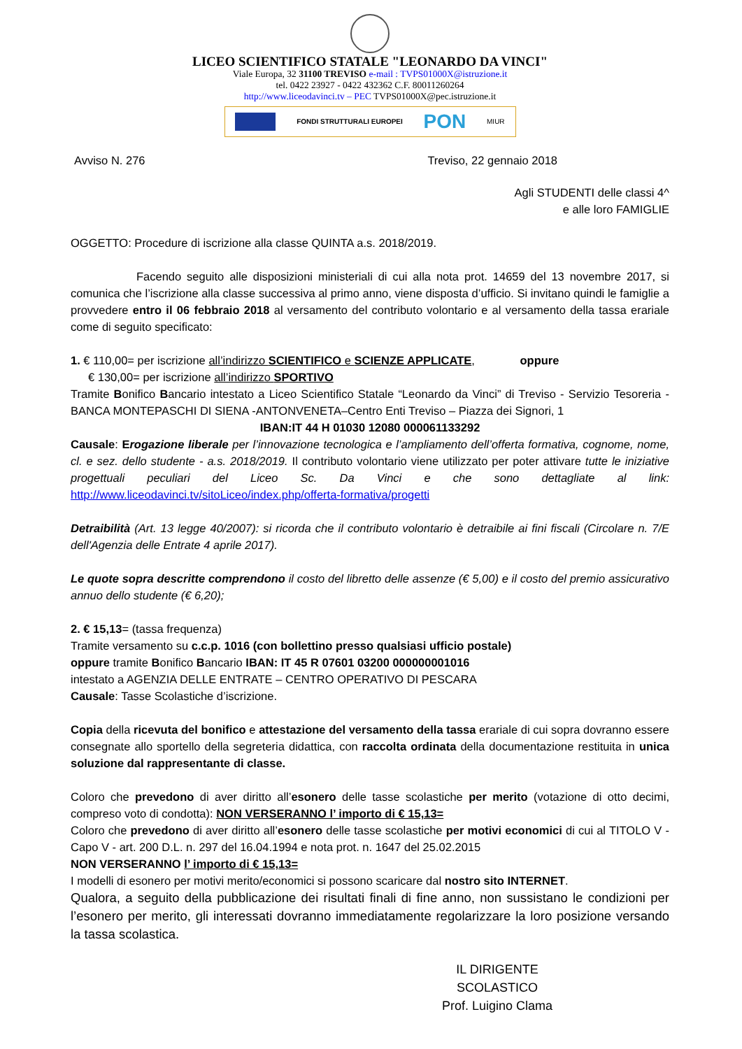LICEO SCIENTIFICO STATALE "LEONARDO DA VINCI"
Viale Europa, 32 31100 TREVISO e-mail : TVPS01000X@istruzione.it
tel. 0422 23927 - 0422 432362 C.F. 80011260264
http://www.liceodavinci.tv – PEC TVPS01000X@pec.istruzione.it
FONDI STRUTTURALI EUROPEI PON MIUR
Avviso N. 276 Treviso, 22 gennaio 2018
Agli STUDENTI delle classi 4^
e alle loro FAMIGLIE
OGGETTO: Procedure di iscrizione alla classe QUINTA a.s. 2018/2019.
Facendo seguito alle disposizioni ministeriali di cui alla nota prot. 14659 del 13 novembre 2017, si comunica che l’iscrizione alla classe successiva al primo anno, viene disposta d’ufficio. Si invitano quindi le famiglie a provvedere entro il 06 febbraio 2018 al versamento del contributo volontario e al versamento della tassa erariale come di seguito specificato:
1. € 110,00= per iscrizione all’indirizzo SCIENTIFICO e SCIENZE APPLICATE, oppure
€ 130,00= per iscrizione all’indirizzo SPORTIVO
Tramite Bonifico Bancario intestato a Liceo Scientifico Statale “Leonardo da Vinci” di Treviso - Servizio Tesoreria - BANCA MONTEPASCHI DI SIENA -ANTONVENETA–Centro Enti Treviso – Piazza dei Signori, 1
IBAN:IT 44 H 01030 12080 000061133292
Causale: Erogazione liberale per l’innovazione tecnologica e l’ampliamento dell’offerta formativa, cognome, nome, cl. e sez. dello studente - a.s. 2018/2019. Il contributo volontario viene utilizzato per poter attivare tutte le iniziative progettuali peculiari del Liceo Sc. Da Vinci e che sono dettagliate al link: http://www.liceodavinci.tv/sitoLiceo/index.php/offerta-formativa/progetti
Detraibilità (Art. 13 legge 40/2007): si ricorda che il contributo volontario è detraibile ai fini fiscali (Circolare n. 7/E dell'Agenzia delle Entrate 4 aprile 2017).
Le quote sopra descritte comprendono il costo del libretto delle assenze (€ 5,00) e il costo del premio assicurativo annuo dello studente (€ 6,20);
2. € 15,13= (tassa frequenza)
Tramite versamento su c.c.p. 1016 (con bollettino presso qualsiasi ufficio postale)
oppure tramite Bonifico Bancario IBAN: IT 45 R 07601 03200 000000001016
intestato a AGENZIA DELLE ENTRATE – CENTRO OPERATIVO DI PESCARA
Causale: Tasse Scolastiche d’iscrizione.
Copia della ricevuta del bonifico e attestazione del versamento della tassa erariale di cui sopra dovranno essere consegnate allo sportello della segreteria didattica, con raccolta ordinata della documentazione restituita in unica soluzione dal rappresentante di classe.
Coloro che prevedono di aver diritto all’esonero delle tasse scolastiche per merito (votazione di otto decimi, compreso voto di condotta): NON VERSERANNO l’ importo di € 15,13=
Coloro che prevedono di aver diritto all’esonero delle tasse scolastiche per motivi economici di cui al TITOLO V - Capo V - art. 200 D.L. n. 297 del 16.04.1994 e nota prot. n. 1647 del 25.02.2015
NON VERSERANNO l’ importo di € 15,13=
I modelli di esonero per motivi merito/economici si possono scaricare dal nostro sito INTERNET.
Qualora, a seguito della pubblicazione dei risultati finali di fine anno, non sussistano le condizioni per l’esonero per merito, gli interessati dovranno immediatamente regolarizzare la loro posizione versando la tassa scolastica.
IL DIRIGENTE SCOLASTICO
Prof. Luigino Clama